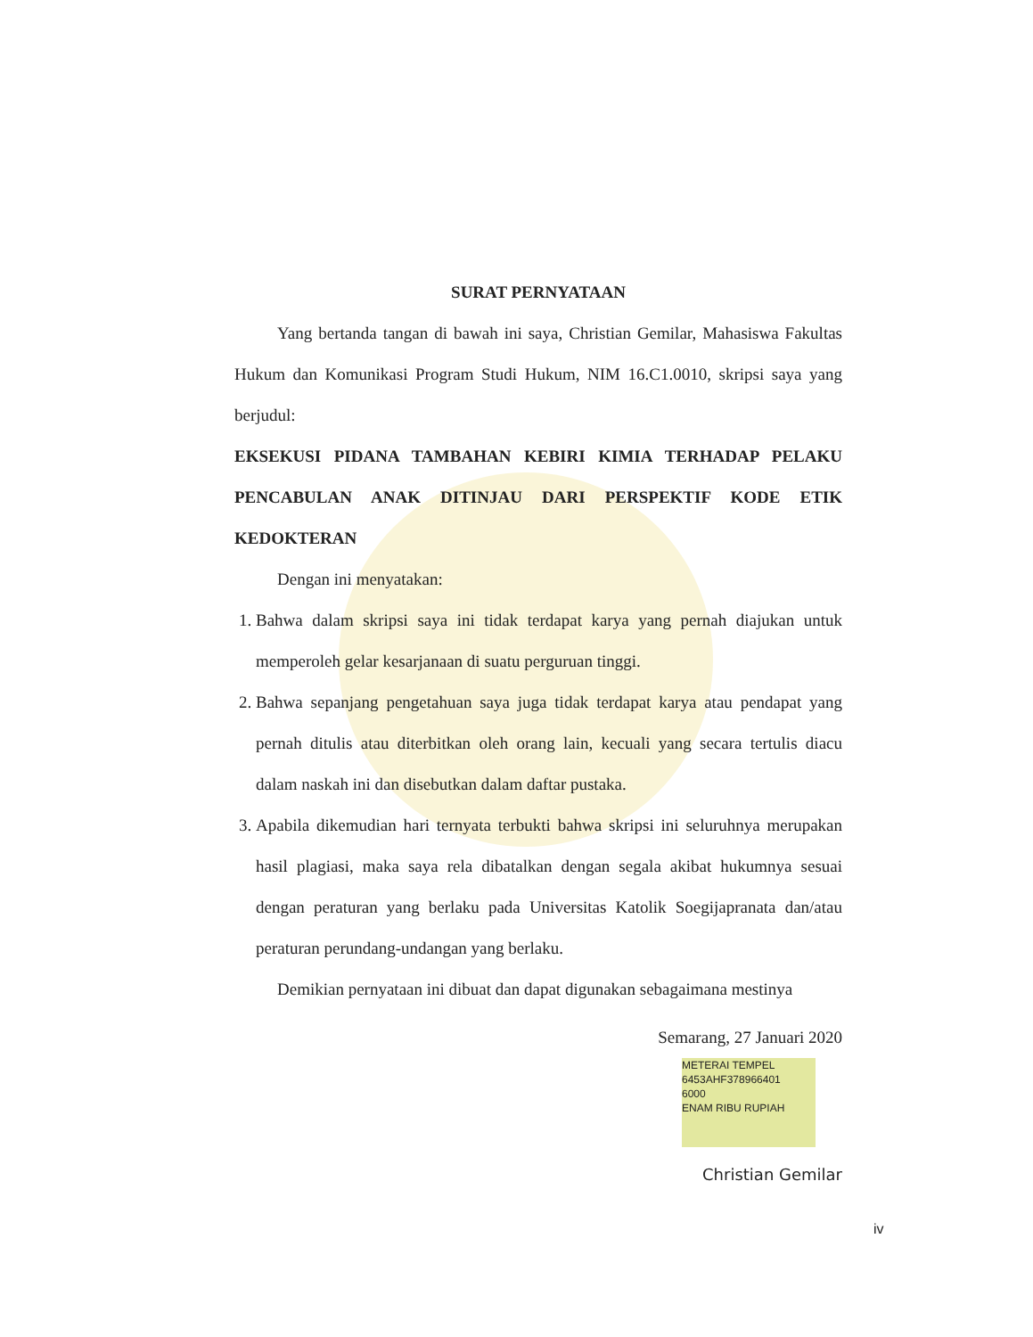SURAT PERNYATAAN
Yang bertanda tangan di bawah ini saya, Christian Gemilar, Mahasiswa Fakultas Hukum dan Komunikasi Program Studi Hukum, NIM 16.C1.0010, skripsi saya yang berjudul:
EKSEKUSI PIDANA TAMBAHAN KEBIRI KIMIA TERHADAP PELAKU PENCABULAN ANAK DITINJAU DARI PERSPEKTIF KODE ETIK KEDOKTERAN
Dengan ini menyatakan:
1. Bahwa dalam skripsi saya ini tidak terdapat karya yang pernah diajukan untuk memperoleh gelar kesarjanaan di suatu perguruan tinggi.
2. Bahwa sepanjang pengetahuan saya juga tidak terdapat karya atau pendapat yang pernah ditulis atau diterbitkan oleh orang lain, kecuali yang secara tertulis diacu dalam naskah ini dan disebutkan dalam daftar pustaka.
3. Apabila dikemudian hari ternyata terbukti bahwa skripsi ini seluruhnya merupakan hasil plagiasi, maka saya rela dibatalkan dengan segala akibat hukumnya sesuai dengan peraturan yang berlaku pada Universitas Katolik Soegijapranata dan/atau peraturan perundang-undangan yang berlaku.
Demikian pernyataan ini dibuat dan dapat digunakan sebagaimana mestinya
Semarang, 27 Januari 2020
METERAI TEMPEL
6453AHF378966401
6000
ENAM RIBU RUPIAH
Christian Gemilar
iv